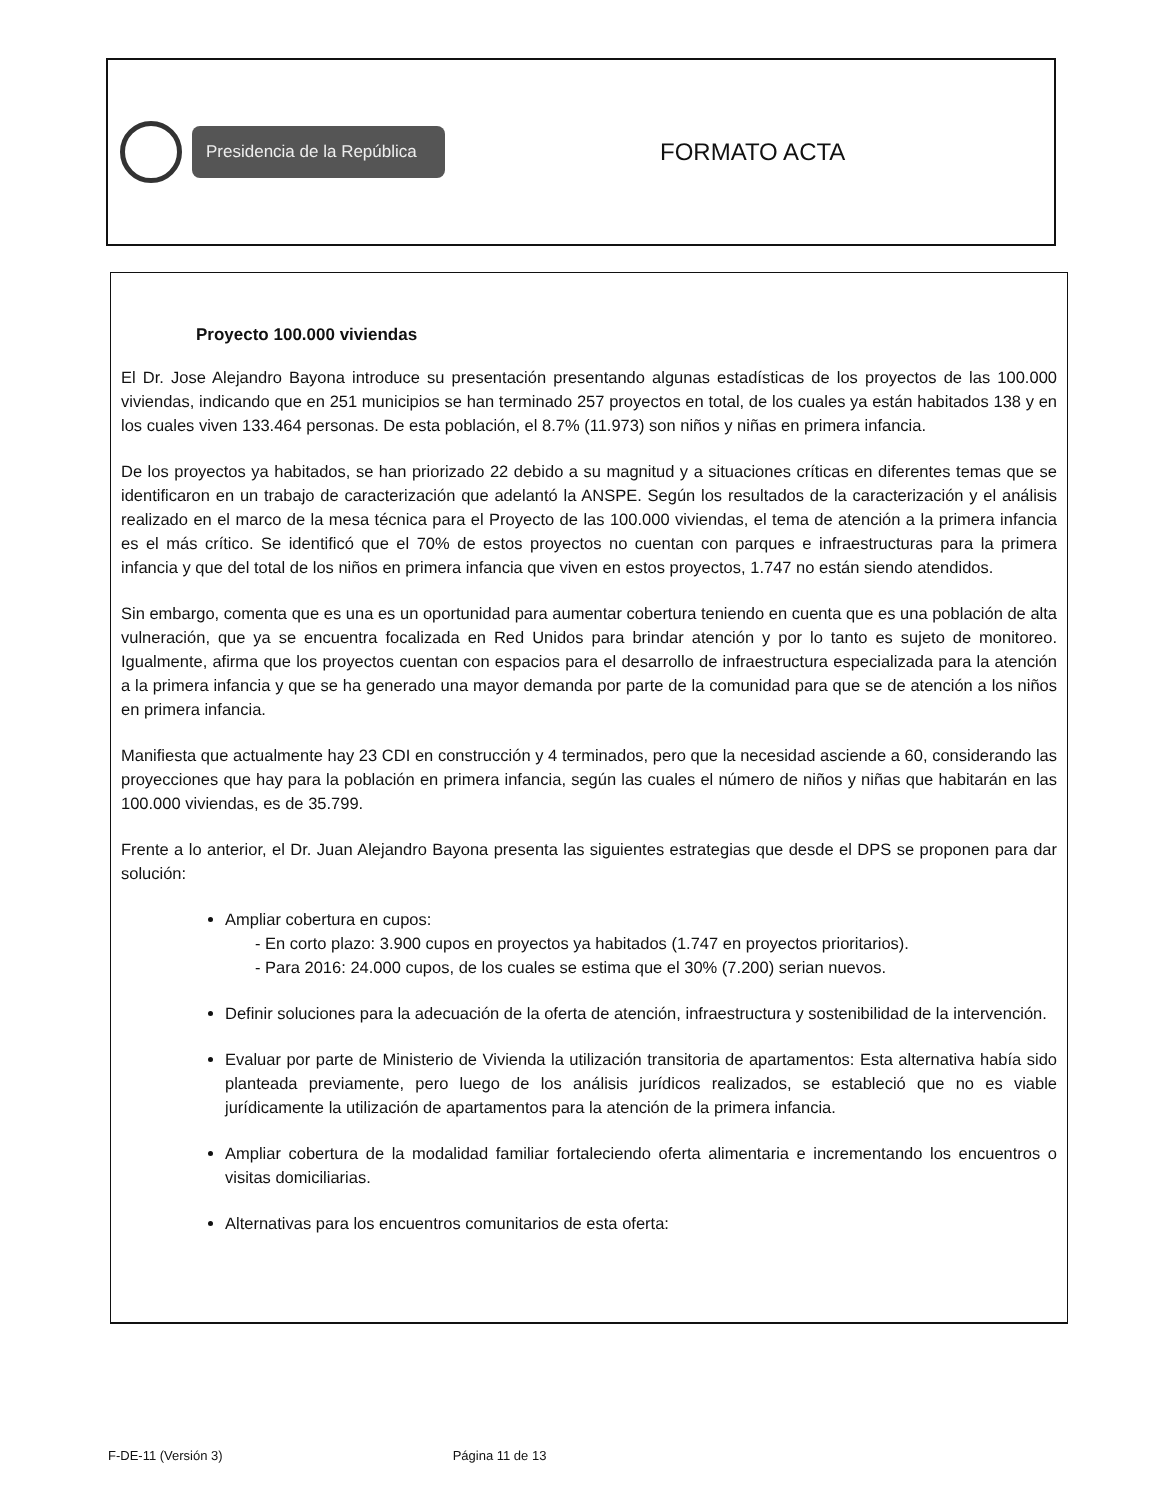Presidencia de la República
FORMATO ACTA
Proyecto 100.000 viviendas
El Dr. Jose Alejandro Bayona introduce su presentación presentando algunas estadísticas de los proyectos de las 100.000 viviendas, indicando que en 251 municipios se han terminado 257 proyectos en total, de los cuales ya están habitados 138 y en los cuales viven 133.464 personas. De esta población, el 8.7% (11.973) son niños y niñas en primera infancia.
De los proyectos ya habitados, se han priorizado 22 debido a su magnitud y a situaciones críticas en diferentes temas que se identificaron en un trabajo de caracterización que adelantó la ANSPE. Según los resultados de la caracterización y el análisis realizado en el marco de la mesa técnica para el Proyecto de las 100.000 viviendas, el tema de atención a la primera infancia es el más crítico. Se identificó que el 70% de estos proyectos no cuentan con parques e infraestructuras para la primera infancia y que del total de los niños en primera infancia que viven en estos proyectos, 1.747 no están siendo atendidos.
Sin embargo, comenta que es una es un oportunidad para aumentar cobertura teniendo en cuenta que es una población de alta vulneración, que ya se encuentra focalizada en Red Unidos para brindar atención y por lo tanto es sujeto de monitoreo. Igualmente, afirma que los proyectos cuentan con espacios para el desarrollo de infraestructura especializada para la atención a la primera infancia y que se ha generado una mayor demanda por parte de la comunidad para que se de atención a los niños en primera infancia.
Manifiesta que actualmente hay 23 CDI en construcción y 4 terminados, pero que la necesidad asciende a 60, considerando las proyecciones que hay para la población en primera infancia, según las cuales el número de niños y niñas que habitarán en las 100.000 viviendas, es de 35.799.
Frente a lo anterior, el Dr. Juan Alejandro Bayona presenta las siguientes estrategias que desde el DPS se proponen para dar solución:
Ampliar cobertura en cupos:
- En corto plazo: 3.900 cupos en proyectos ya habitados (1.747 en proyectos prioritarios).
- Para 2016: 24.000 cupos, de los cuales se estima que el 30% (7.200) serian nuevos.
Definir soluciones para la adecuación de la oferta de atención, infraestructura y sostenibilidad de la intervención.
Evaluar por parte de Ministerio de Vivienda la utilización transitoria de apartamentos: Esta alternativa había sido planteada previamente, pero luego de los análisis jurídicos realizados, se estableció que no es viable jurídicamente la utilización de apartamentos para la atención de la primera infancia.
Ampliar cobertura de la modalidad familiar fortaleciendo oferta alimentaria e incrementando los encuentros o visitas domiciliarias.
Alternativas para los encuentros comunitarios de esta oferta:
F-DE-11 (Versión 3) Página 11 de 13